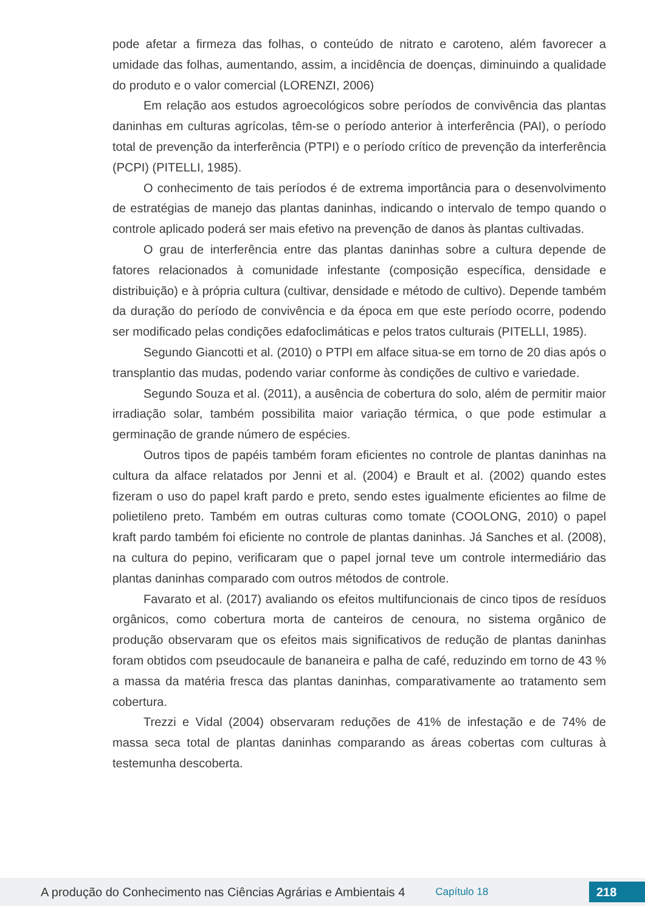pode afetar a firmeza das folhas, o conteúdo de nitrato e caroteno, além favorecer a umidade das folhas, aumentando, assim, a incidência de doenças, diminuindo a qualidade do produto e o valor comercial (LORENZI, 2006)
Em relação aos estudos agroecológicos sobre períodos de convivência das plantas daninhas em culturas agrícolas, têm-se o período anterior à interferência (PAI), o período total de prevenção da interferência (PTPI) e o período crítico de prevenção da interferência (PCPI) (PITELLI, 1985).
O conhecimento de tais períodos é de extrema importância para o desenvolvimento de estratégias de manejo das plantas daninhas, indicando o intervalo de tempo quando o controle aplicado poderá ser mais efetivo na prevenção de danos às plantas cultivadas.
O grau de interferência entre das plantas daninhas sobre a cultura depende de fatores relacionados à comunidade infestante (composição específica, densidade e distribuição) e à própria cultura (cultivar, densidade e método de cultivo). Depende também da duração do período de convivência e da época em que este período ocorre, podendo ser modificado pelas condições edafoclimáticas e pelos tratos culturais (PITELLI, 1985).
Segundo Giancotti et al. (2010) o PTPI em alface situa-se em torno de 20 dias após o transplantio das mudas, podendo variar conforme às condições de cultivo e variedade.
Segundo Souza et al. (2011), a ausência de cobertura do solo, além de permitir maior irradiação solar, também possibilita maior variação térmica, o que pode estimular a germinação de grande número de espécies.
Outros tipos de papéis também foram eficientes no controle de plantas daninhas na cultura da alface relatados por Jenni et al. (2004) e Brault et al. (2002) quando estes fizeram o uso do papel kraft pardo e preto, sendo estes igualmente eficientes ao filme de polietileno preto. Também em outras culturas como tomate (COOLONG, 2010) o papel kraft pardo também foi eficiente no controle de plantas daninhas. Já Sanches et al. (2008), na cultura do pepino, verificaram que o papel jornal teve um controle intermediário das plantas daninhas comparado com outros métodos de controle.
Favarato et al. (2017) avaliando os efeitos multifuncionais de cinco tipos de resíduos orgânicos, como cobertura morta de canteiros de cenoura, no sistema orgânico de produção observaram que os efeitos mais significativos de redução de plantas daninhas foram obtidos com pseudocaule de bananeira e palha de café, reduzindo em torno de 43 % a massa da matéria fresca das plantas daninhas, comparativamente ao tratamento sem cobertura.
Trezzi e Vidal (2004) observaram reduções de 41% de infestação e de 74% de massa seca total de plantas daninhas comparando as áreas cobertas com culturas à testemunha descoberta.
A produção do Conhecimento nas Ciências Agrárias e Ambientais 4 Capítulo 18 218